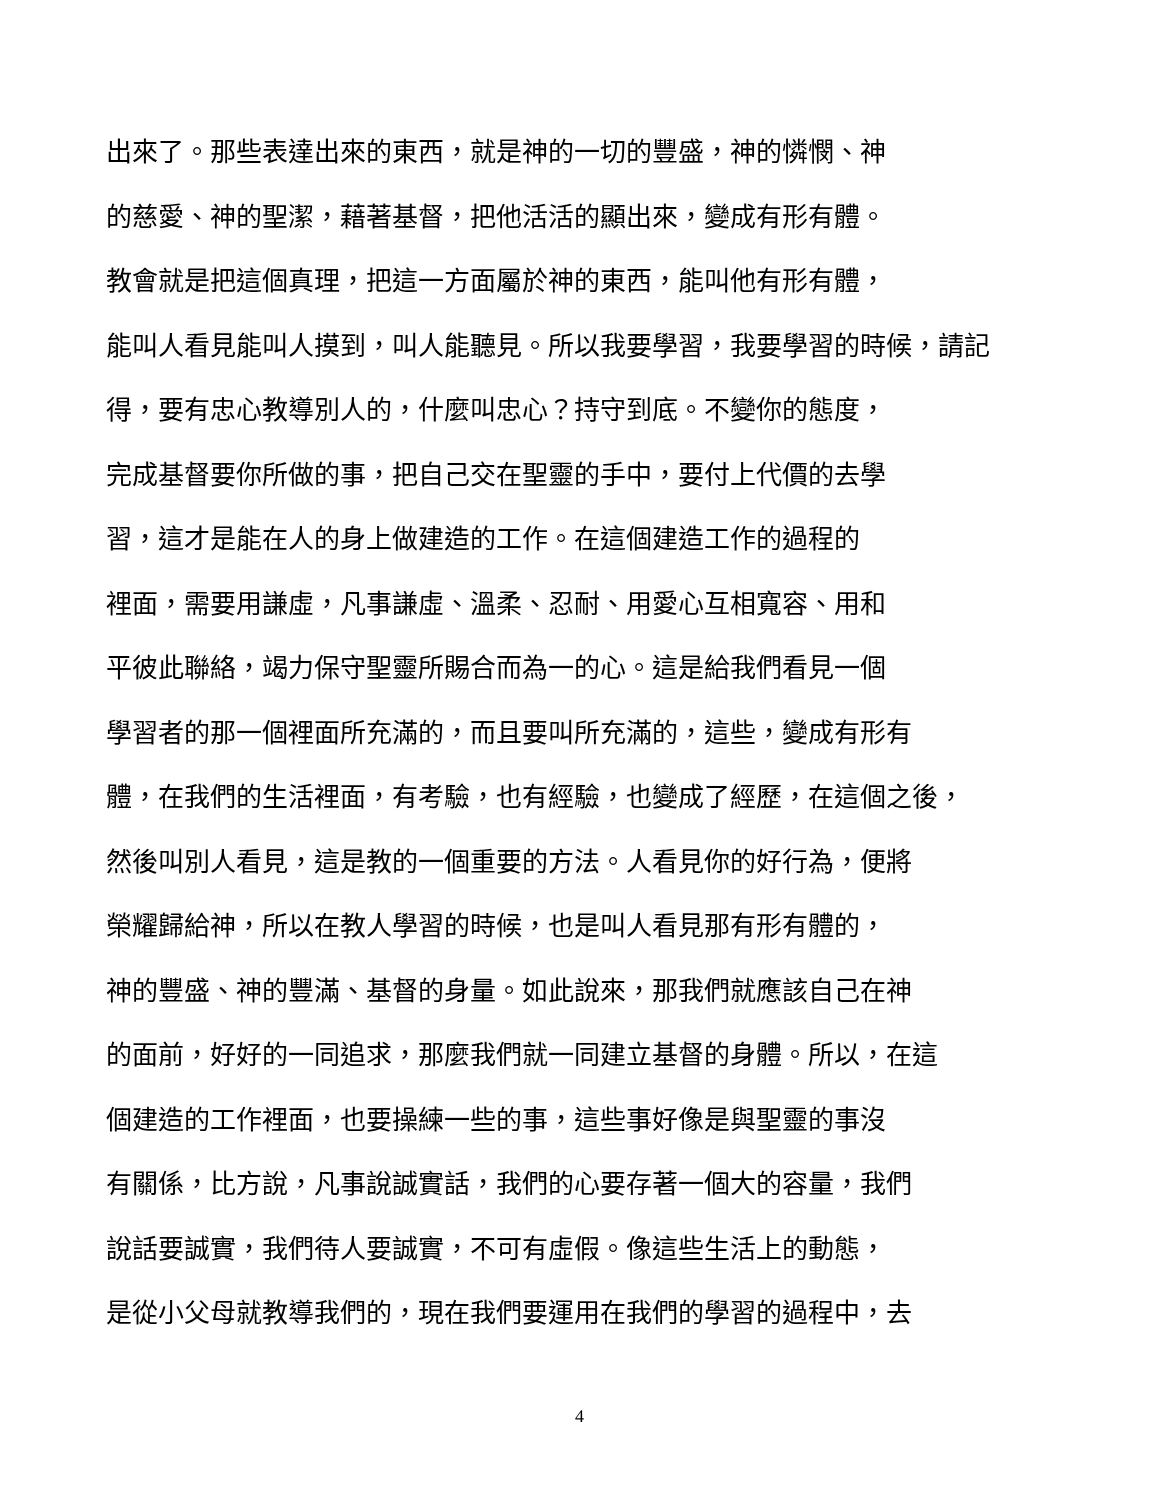出來了。那些表達出來的東西，就是神的一切的豐盛，神的憐憫、神
的慈愛、神的聖潔，藉著基督，把他活活的顯出來，變成有形有體。
教會就是把這個真理，把這一方面屬於神的東西，能叫他有形有體，
能叫人看見能叫人摸到，叫人能聽見。所以我要學習，我要學習的時候，請記
得，要有忠心教導別人的，什麼叫忠心？持守到底。不變你的態度，
完成基督要你所做的事，把自己交在聖靈的手中，要付上代價的去學
習，這才是能在人的身上做建造的工作。在這個建造工作的過程的
裡面，需要用謙虛，凡事謙虛、溫柔、忍耐、用愛心互相寬容、用和
平彼此聯絡，竭力保守聖靈所賜合而為一的心。這是給我們看見一個
學習者的那一個裡面所充滿的，而且要叫所充滿的，這些，變成有形有
體，在我們的生活裡面，有考驗，也有經驗，也變成了經歷，在這個之後，
然後叫別人看見，這是教的一個重要的方法。人看見你的好行為，便將
榮耀歸給神，所以在教人學習的時候，也是叫人看見那有形有體的，
神的豐盛、神的豐滿、基督的身量。如此說來，那我們就應該自己在神
的面前，好好的一同追求，那麼我們就一同建立基督的身體。所以，在這
個建造的工作裡面，也要操練一些的事，這些事好像是與聖靈的事沒
有關係，比方說，凡事說誠實話，我們的心要存著一個大的容量，我們
說話要誠實，我們待人要誠實，不可有虛假。像這些生活上的動態，
是從小父母就教導我們的，現在我們要運用在我們的學習的過程中，去
4